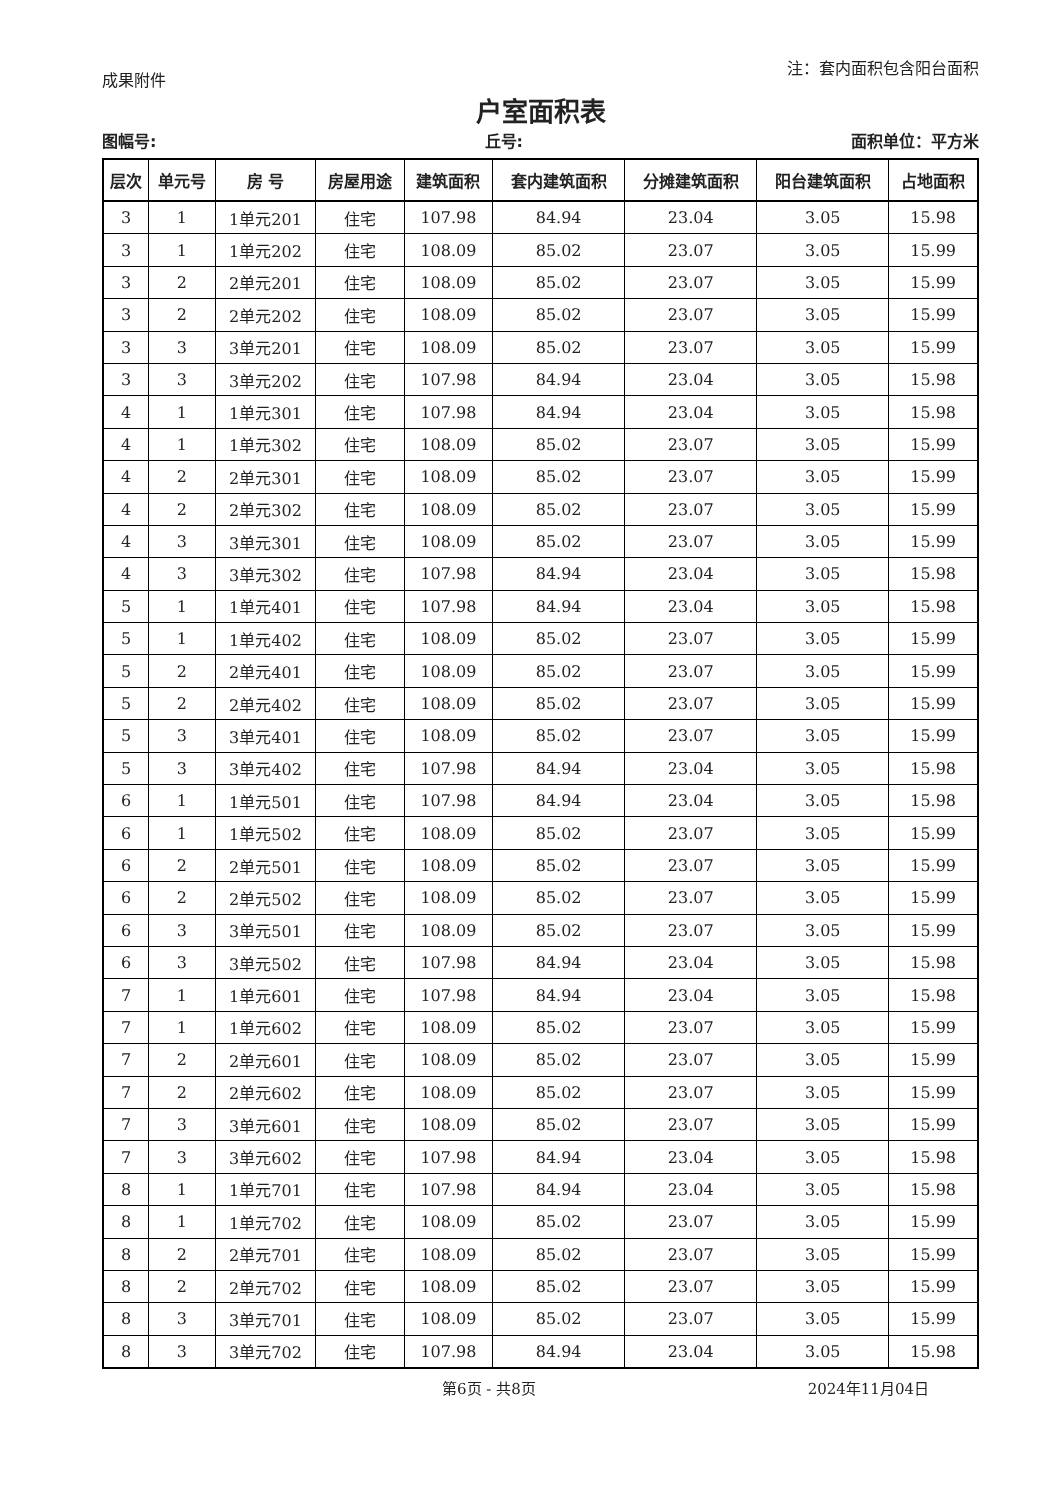成果附件 注：套内面积包含阳台面积
户室面积表
图幅号: 丘号: 面积单位：平方米
| 层次 | 单元号 | 房 号 | 房屋用途 | 建筑面积 | 套内建筑面积 | 分摊建筑面积 | 阳台建筑面积 | 占地面积 |
| --- | --- | --- | --- | --- | --- | --- | --- | --- |
| 3 | 1 | 1单元201 | 住宅 | 107.98 | 84.94 | 23.04 | 3.05 | 15.98 |
| 3 | 1 | 1单元202 | 住宅 | 108.09 | 85.02 | 23.07 | 3.05 | 15.99 |
| 3 | 2 | 2单元201 | 住宅 | 108.09 | 85.02 | 23.07 | 3.05 | 15.99 |
| 3 | 2 | 2单元202 | 住宅 | 108.09 | 85.02 | 23.07 | 3.05 | 15.99 |
| 3 | 3 | 3单元201 | 住宅 | 108.09 | 85.02 | 23.07 | 3.05 | 15.99 |
| 3 | 3 | 3单元202 | 住宅 | 107.98 | 84.94 | 23.04 | 3.05 | 15.98 |
| 4 | 1 | 1单元301 | 住宅 | 107.98 | 84.94 | 23.04 | 3.05 | 15.98 |
| 4 | 1 | 1单元302 | 住宅 | 108.09 | 85.02 | 23.07 | 3.05 | 15.99 |
| 4 | 2 | 2单元301 | 住宅 | 108.09 | 85.02 | 23.07 | 3.05 | 15.99 |
| 4 | 2 | 2单元302 | 住宅 | 108.09 | 85.02 | 23.07 | 3.05 | 15.99 |
| 4 | 3 | 3单元301 | 住宅 | 108.09 | 85.02 | 23.07 | 3.05 | 15.99 |
| 4 | 3 | 3单元302 | 住宅 | 107.98 | 84.94 | 23.04 | 3.05 | 15.98 |
| 5 | 1 | 1单元401 | 住宅 | 107.98 | 84.94 | 23.04 | 3.05 | 15.98 |
| 5 | 1 | 1单元402 | 住宅 | 108.09 | 85.02 | 23.07 | 3.05 | 15.99 |
| 5 | 2 | 2单元401 | 住宅 | 108.09 | 85.02 | 23.07 | 3.05 | 15.99 |
| 5 | 2 | 2单元402 | 住宅 | 108.09 | 85.02 | 23.07 | 3.05 | 15.99 |
| 5 | 3 | 3单元401 | 住宅 | 108.09 | 85.02 | 23.07 | 3.05 | 15.99 |
| 5 | 3 | 3单元402 | 住宅 | 107.98 | 84.94 | 23.04 | 3.05 | 15.98 |
| 6 | 1 | 1单元501 | 住宅 | 107.98 | 84.94 | 23.04 | 3.05 | 15.98 |
| 6 | 1 | 1单元502 | 住宅 | 108.09 | 85.02 | 23.07 | 3.05 | 15.99 |
| 6 | 2 | 2单元501 | 住宅 | 108.09 | 85.02 | 23.07 | 3.05 | 15.99 |
| 6 | 2 | 2单元502 | 住宅 | 108.09 | 85.02 | 23.07 | 3.05 | 15.99 |
| 6 | 3 | 3单元501 | 住宅 | 108.09 | 85.02 | 23.07 | 3.05 | 15.99 |
| 6 | 3 | 3单元502 | 住宅 | 107.98 | 84.94 | 23.04 | 3.05 | 15.98 |
| 7 | 1 | 1单元601 | 住宅 | 107.98 | 84.94 | 23.04 | 3.05 | 15.98 |
| 7 | 1 | 1单元602 | 住宅 | 108.09 | 85.02 | 23.07 | 3.05 | 15.99 |
| 7 | 2 | 2单元601 | 住宅 | 108.09 | 85.02 | 23.07 | 3.05 | 15.99 |
| 7 | 2 | 2单元602 | 住宅 | 108.09 | 85.02 | 23.07 | 3.05 | 15.99 |
| 7 | 3 | 3单元601 | 住宅 | 108.09 | 85.02 | 23.07 | 3.05 | 15.99 |
| 7 | 3 | 3单元602 | 住宅 | 107.98 | 84.94 | 23.04 | 3.05 | 15.98 |
| 8 | 1 | 1单元701 | 住宅 | 107.98 | 84.94 | 23.04 | 3.05 | 15.98 |
| 8 | 1 | 1单元702 | 住宅 | 108.09 | 85.02 | 23.07 | 3.05 | 15.99 |
| 8 | 2 | 2单元701 | 住宅 | 108.09 | 85.02 | 23.07 | 3.05 | 15.99 |
| 8 | 2 | 2单元702 | 住宅 | 108.09 | 85.02 | 23.07 | 3.05 | 15.99 |
| 8 | 3 | 3单元701 | 住宅 | 108.09 | 85.02 | 23.07 | 3.05 | 15.99 |
| 8 | 3 | 3单元702 | 住宅 | 107.98 | 84.94 | 23.04 | 3.05 | 15.98 |
第6页 - 共8页 2024年11月04日